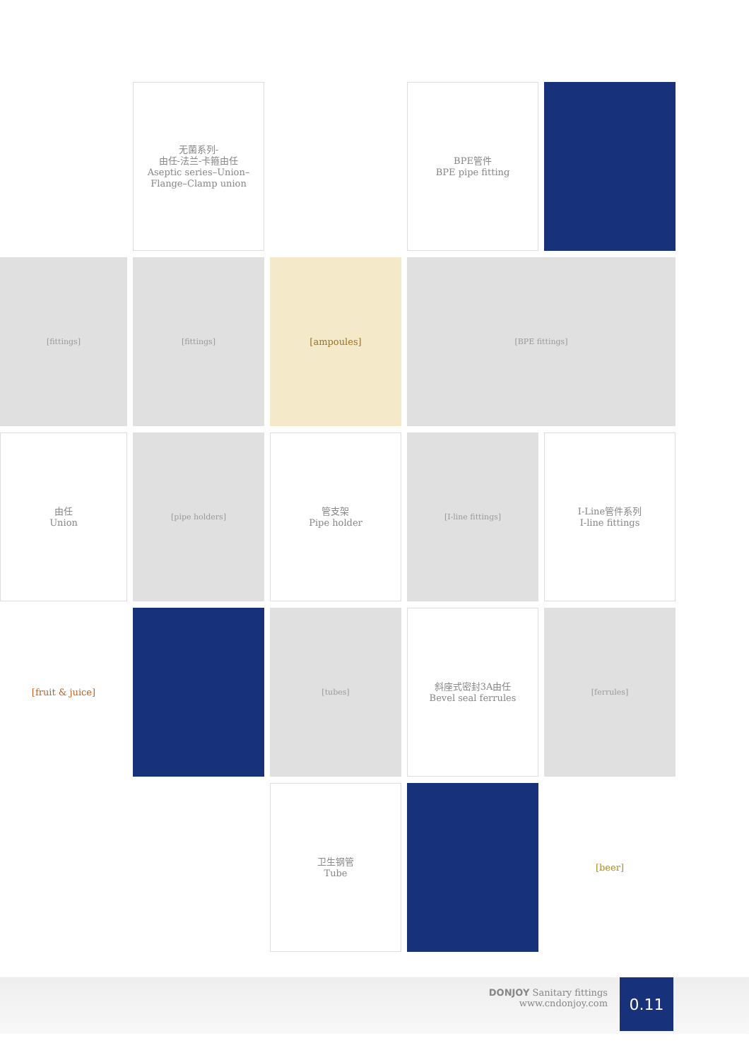无菌系列-
由任-法兰-卡箍由任
Aseptic series–Union–
Flange–Clamp union
BPE管件
BPE pipe fitting
[fittings]
[fittings]
[ampoules]
[BPE fittings]
由任
Union
[pipe holders]
管支架
Pipe holder
[I-line fittings]
I-Line管件系列
I-line fittings
[fruit & juice]
[tubes]
斜座式密封3A由任
Bevel seal ferrules
[ferrules]
卫生钢管
Tube
[beer]
DONJOY Sanitary fittings
www.cndonjoy.com
0.11